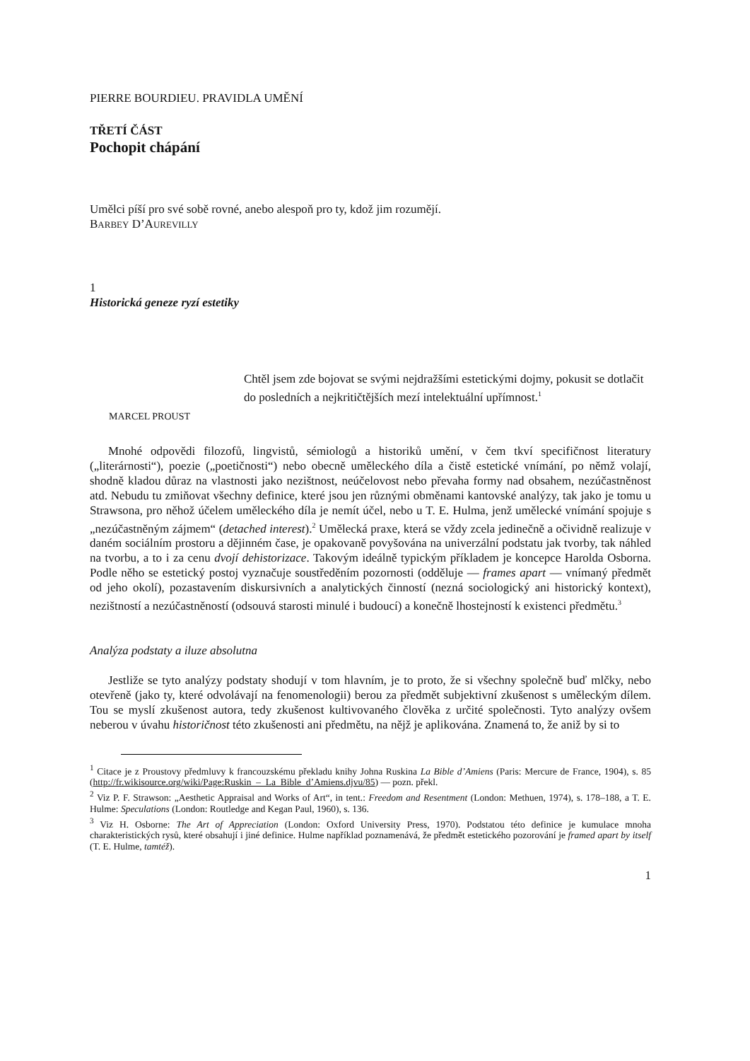PIERRE BOURDIEU. PRAVIDLA UMĚNÍ
TŘETÍ ČÁST
Pochopit chápání
Umělci píší pro své sobě rovné, anebo alespoň pro ty, kdož jim rozumějí.
BARBEY D’AUREVILLY
1
Historická geneze ryzí estetiky
Chtěl jsem zde bojovat se svými nejdražšími estetickými dojmy, pokusit se dotlačit do posledních a nejkritičtějších mezí intelektuální upřímnost.<sup>1</sup>
MARCEL PROUST
Mnohé odpovědi filozofů, lingvistů, sémiologů a historiků umění, v čem tkví specifičnost literatury („literárnosti“), poezie („poetičnosti“) nebo obecně uměleckého díla a čistě estetické vnímání, po němž volají, shodně kladou důraz na vlastnosti jako nezištnost, neúčelovost nebo převaha formy nad obsahem, nezúčastněnost atd. Nebudu tu zmiňovat všechny definice, které jsou jen různými obměnami kantovské analýzy, tak jako je tomu u Strawsona, pro něhož účelem uměleckého díla je nemít účel, nebo u T. E. Hulma, jenž umělecké vnímání spojuje s „nezúčastněným zájmem“ (detached interest).<sup>2</sup> Umělecká praxe, která se vždy zcela jedinečně a očividně realizuje v daném sociálním prostoru a dějinném čase, je opakovaně povyšována na univerzální podstatu jak tvorby, tak náhled na tvorbu, a to i za cenu dvojí dehistorizace. Takovým ideálně typickým příkladem je koncepce Harolda Osborna. Podle něho se estetický postoj vyznačuje soustředěním pozornosti (odděluje — frames apart — vnímaný předmět od jeho okolí), pozastavením diskursivních a analytických činností (nezná sociologický ani historický kontext), nezištností a nezúčastněností (odsouvá starosti minulé i budoucí) a konečně lhostejností k existenci předmětu.<sup>3</sup>
Analýza podstaty a iluze absolutna
Jestliže se tyto analýzy podstaty shodují v tom hlavním, je to proto, že si všechny společně buď mlčky, nebo otevřeně (jako ty, které odvolávají na fenomenologii) berou za předmět subjektivní zkušenost s uměleckým dílem. Tou se myslí zkušenost autora, tedy zkušenost kultivovaného člověka z určité společnosti. Tyto analýzy ovšem neberou v úvahu historičnost této zkušenosti ani předmětu, na nějž je aplikována. Znamená to, že aniž by si to
<sup>1</sup> Citace je z Proustovy předmluvy k francouzskému překladu knihy Johna Ruskina La Bible d’Amiens (Paris: Mercure de France, 1904), s. 85 (http://fr.wikisource.org/wiki/Page:Ruskin_–_La_Bible_d’Amiens.djvu/85) — pozn. překl.
<sup>2</sup> Viz P. F. Strawson: „Aesthetic Appraisal and Works of Art“, in tent.: Freedom and Resentment (London: Methuen, 1974), s. 178–188, a T. E. Hulme: Speculations (London: Routledge and Kegan Paul, 1960), s. 136.
<sup>3</sup> Viz H. Osborne: The Art of Appreciation (London: Oxford University Press, 1970). Podstatou této definice je kumulace mnoha charakteristických rysů, které obsahují i jiné definice. Hulme například poznamenává, že předmět estetického pozorování je framed apart by itself (T. E. Hulme, tamtéž).
1